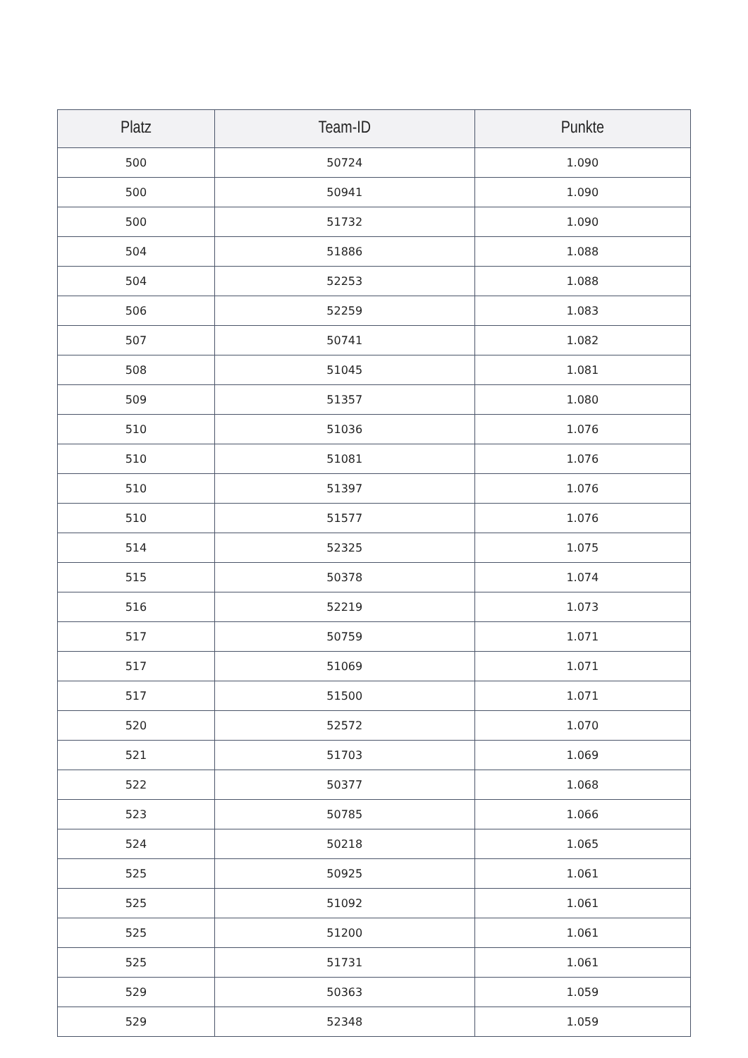| Platz | Team-ID | Punkte |
| --- | --- | --- |
| 500 | 50724 | 1.090 |
| 500 | 50941 | 1.090 |
| 500 | 51732 | 1.090 |
| 504 | 51886 | 1.088 |
| 504 | 52253 | 1.088 |
| 506 | 52259 | 1.083 |
| 507 | 50741 | 1.082 |
| 508 | 51045 | 1.081 |
| 509 | 51357 | 1.080 |
| 510 | 51036 | 1.076 |
| 510 | 51081 | 1.076 |
| 510 | 51397 | 1.076 |
| 510 | 51577 | 1.076 |
| 514 | 52325 | 1.075 |
| 515 | 50378 | 1.074 |
| 516 | 52219 | 1.073 |
| 517 | 50759 | 1.071 |
| 517 | 51069 | 1.071 |
| 517 | 51500 | 1.071 |
| 520 | 52572 | 1.070 |
| 521 | 51703 | 1.069 |
| 522 | 50377 | 1.068 |
| 523 | 50785 | 1.066 |
| 524 | 50218 | 1.065 |
| 525 | 50925 | 1.061 |
| 525 | 51092 | 1.061 |
| 525 | 51200 | 1.061 |
| 525 | 51731 | 1.061 |
| 529 | 50363 | 1.059 |
| 529 | 52348 | 1.059 |